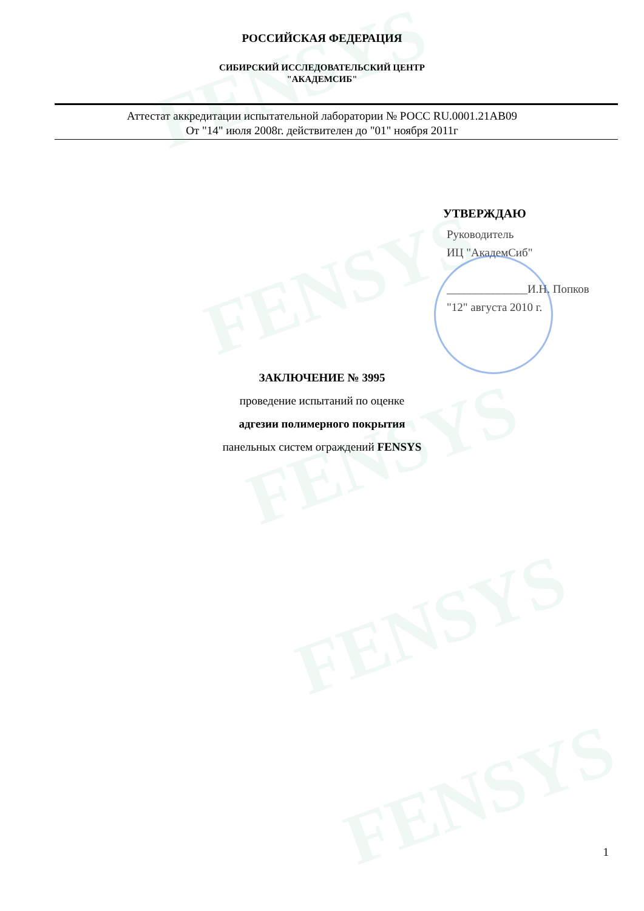FENSYS
FENSYS
FENSYS
FENSYS
FENSYS
РОССИЙСКАЯ ФЕДЕРАЦИЯ
СИБИРСКИЙ ИССЛЕДОВАТЕЛЬСКИЙ ЦЕНТР
"АКАДЕМСИБ"
Аттестат аккредитации испытательной лаборатории № РОСС RU.0001.21АВ09
От "14" июля 2008г. действителен до "01" ноября 2011г
УТВЕРЖДАЮ
Руководитель
ИЦ "АкадемСиб"
______________И.Н. Попков
"12" августа 2010 г.
ЗАКЛЮЧЕНИЕ № 3995
проведение испытаний по оценке
адгезии полимерного покрытия
панельных систем ограждений FENSYS
1